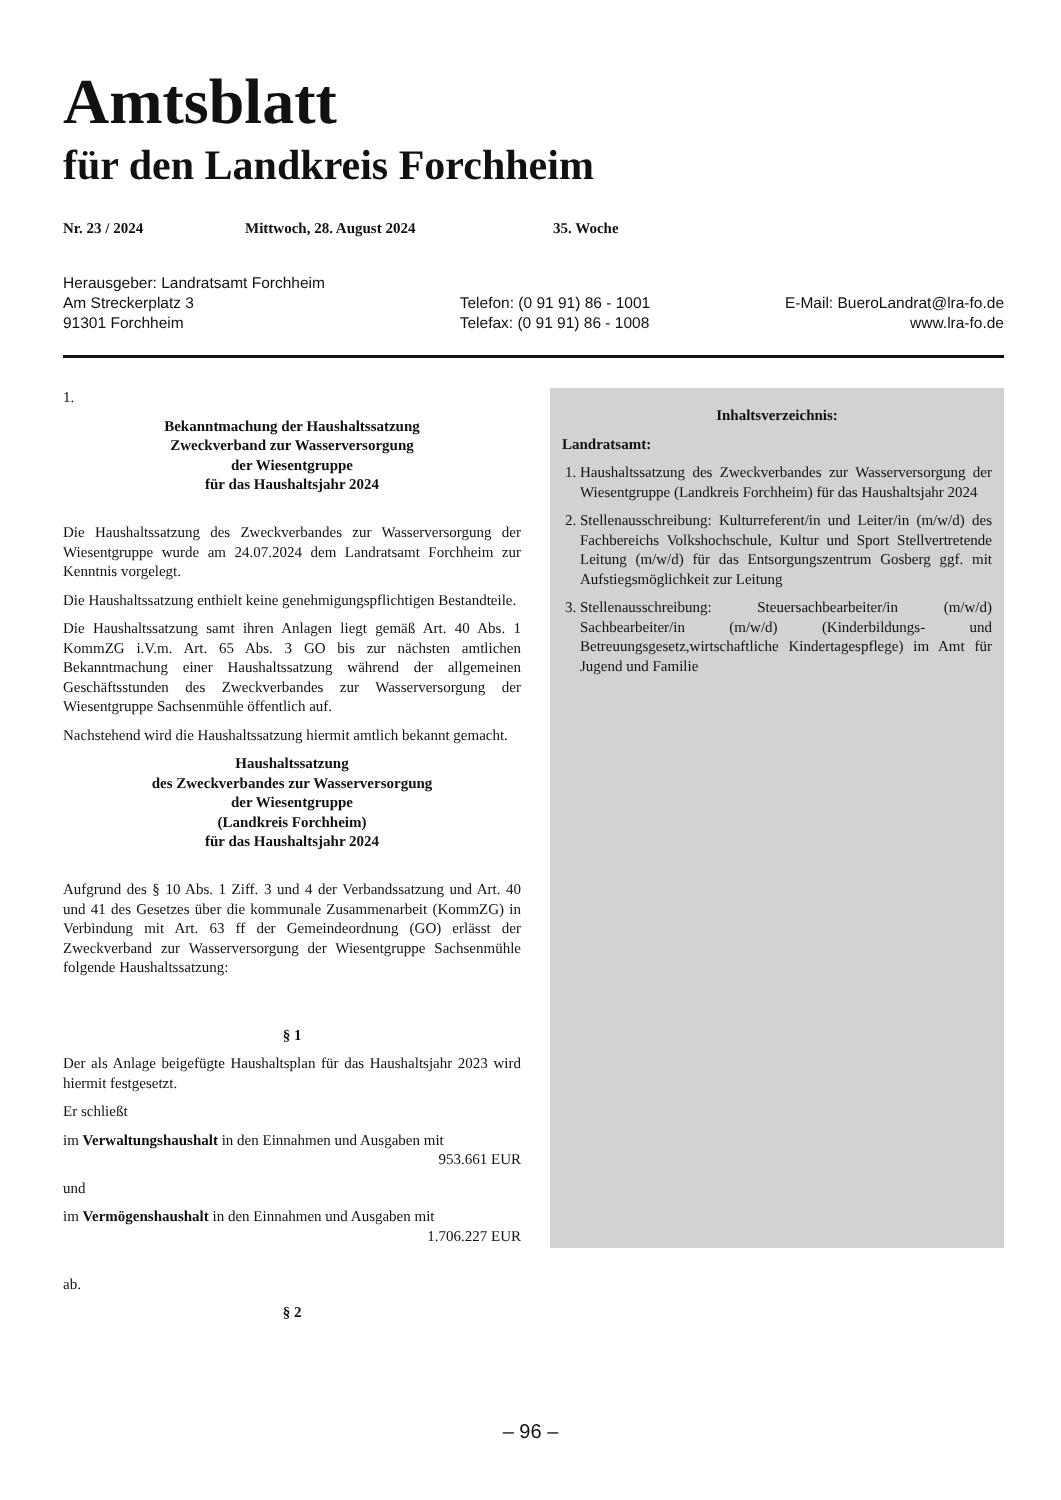Amtsblatt
für den Landkreis Forchheim
Nr. 23 / 2024 Mittwoch, 28. August 2024 35. Woche
Herausgeber: Landratsamt Forchheim
Am Streckerplatz 3
91301 Forchheim
Telefon: (0 91 91) 86 - 1001
Telefax: (0 91 91) 86 - 1008
E-Mail: BueroLandrat@lra-fo.de
www.lra-fo.de
1.
Bekanntmachung der Haushaltssatzung
Zweckverband zur Wasserversorgung
der Wiesentgruppe
für das Haushaltsjahr 2024
Die Haushaltssatzung des Zweckverbandes zur Wasserversorgung der Wiesentgruppe wurde am 24.07.2024 dem Landratsamt Forchheim zur Kenntnis vorgelegt.
Die Haushaltssatzung enthielt keine genehmigungspflichtigen Bestandteile.
Die Haushaltssatzung samt ihren Anlagen liegt gemäß Art. 40 Abs. 1 KommZG i.V.m. Art. 65 Abs. 3 GO bis zur nächsten amtlichen Bekanntmachung einer Haushaltssatzung während der allgemeinen Geschäftsstunden des Zweckverbandes zur Wasserversorgung der Wiesentgruppe Sachsenmühle öffentlich auf.
Nachstehend wird die Haushaltssatzung hiermit amtlich bekannt gemacht.
Haushaltssatzung
des Zweckverbandes zur Wasserversorgung
der Wiesentgruppe
(Landkreis Forchheim)
für das Haushaltsjahr 2024
Aufgrund des § 10 Abs. 1 Ziff. 3 und 4 der Verbandssatzung und Art. 40 und 41 des Gesetzes über die kommunale Zusammenarbeit (KommZG) in Verbindung mit Art. 63 ff der Gemeindeordnung (GO) erlässt der Zweckverband zur Wasserversorgung der Wiesentgruppe Sachsenmühle folgende Haushaltssatzung:
§ 1
Der als Anlage beigefügte Haushaltsplan für das Haushaltsjahr 2023 wird hiermit festgesetzt.
Er schließt
im Verwaltungshaushalt in den Einnahmen und Ausgaben mit
953.661 EUR
und
im Vermögenshaushalt in den Einnahmen und Ausgaben mit
1.706.227 EUR
ab.
§ 2
Inhaltsverzeichnis:
Landratsamt:
1. Haushaltssatzung des Zweckverbandes zur Wasserversorgung der Wiesentgruppe (Landkreis Forchheim) für das Haushaltsjahr 2024
2. Stellenausschreibung: Kulturreferent/in und Leiter/in (m/w/d) des Fachbereichs Volkshochschule, Kultur und Sport Stellvertretende Leitung (m/w/d) für das Entsorgungszentrum Gosberg ggf. mit Aufstiegsmöglichkeit zur Leitung
3. Stellenausschreibung: Steuersachbearbeiter/in (m/w/d) Sachbearbeiter/in (m/w/d) (Kinderbildungs- und Betreuungsgesetz,wirtschaftliche Kindertagespflege) im Amt für Jugend und Familie
– 96 –